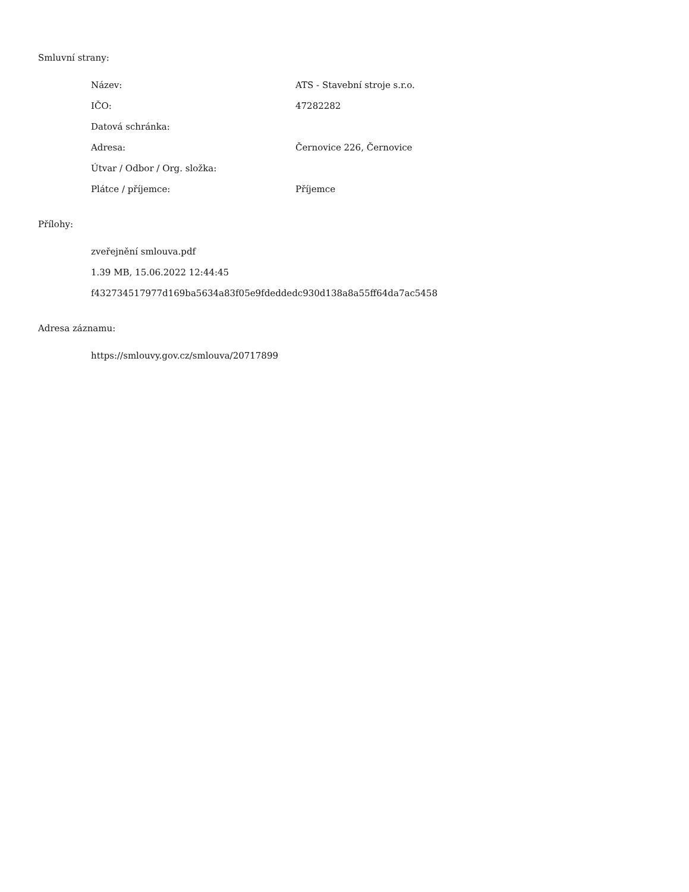Smluvní strany:
| Název: | ATS - Stavební stroje s.r.o. |
| IČO: | 47282282 |
| Datová schránka: | |
| Adresa: | Černovice 226, Černovice |
| Útvar / Odbor / Org. složka: | |
| Plátce / příjemce: | Příjemce |
Přílohy:
zveřejnění smlouva.pdf
1.39 MB, 15.06.2022 12:44:45
f432734517977d169ba5634a83f05e9fdeddedc930d138a8a55ff64da7ac5458
Adresa záznamu:
https://smlouvy.gov.cz/smlouva/20717899